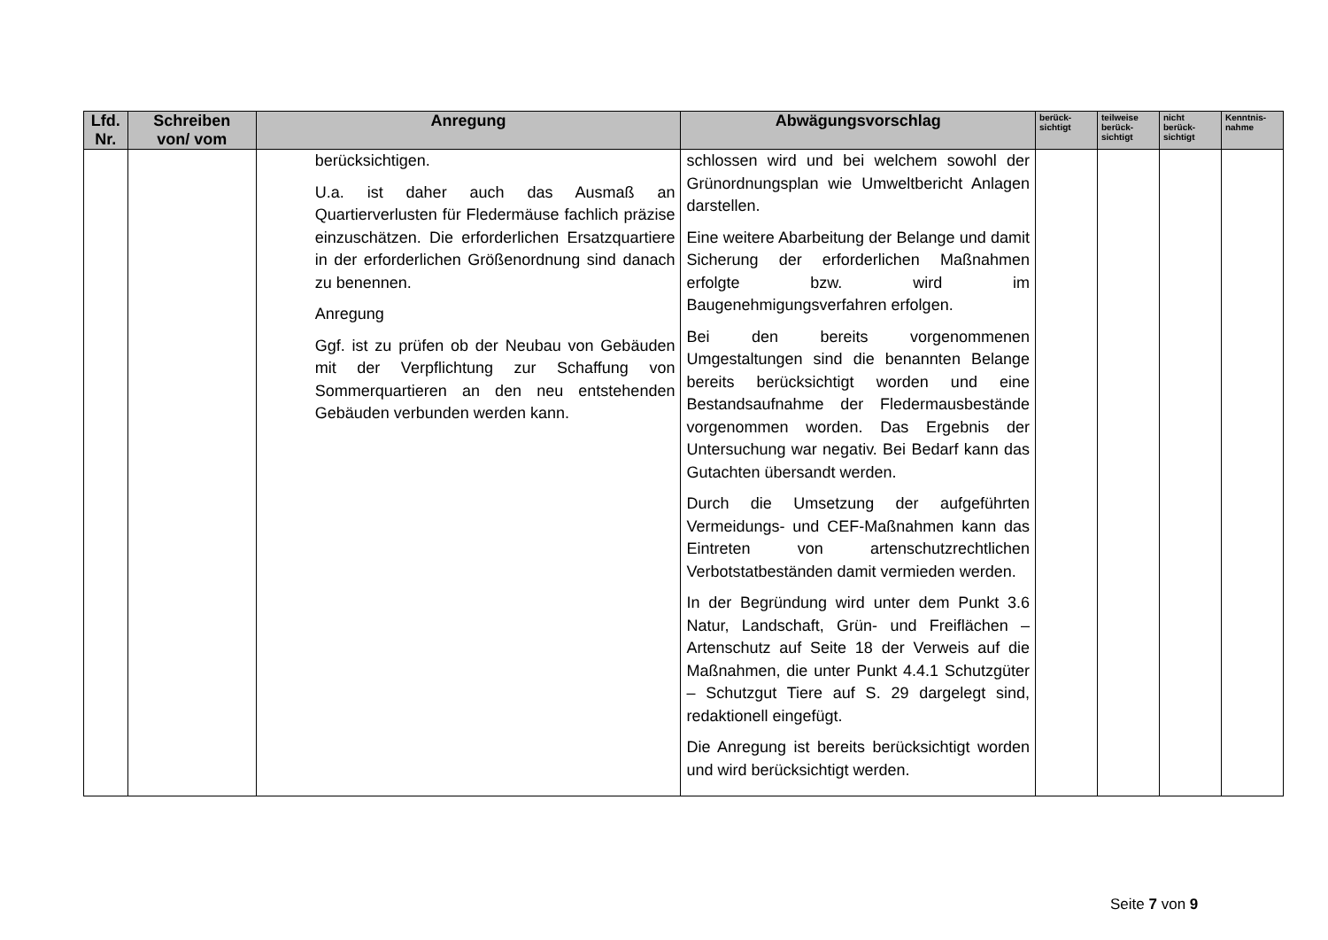| Lfd. Nr. | Schreiben von/ vom | Anregung | Abwägungsvorschlag | berück- sichtigt | teilweise berück- sichtigt | nicht berück- sichtigt | Kenntnis- nahme |
| --- | --- | --- | --- | --- | --- | --- | --- |
| | | berücksichtigen. U.a. ist daher auch das Ausmaß an Quartierverlusten für Fledermäuse fachlich präzise einzuschätzen. Die erforderlichen Ersatzquartiere in der erforderlichen Größenordnung sind danach zu benennen. Anregung Ggf. ist zu prüfen ob der Neubau von Gebäuden mit der Verpflichtung zur Schaffung von Sommerquartieren an den neu entstehenden Gebäuden verbunden werden kann. | schlossen wird und bei welchem sowohl der Grünordnungsplan wie Umweltbericht Anlagen darstellen. Eine weitere Abarbeitung der Belange und damit Sicherung der erforderlichen Maßnahmen erfolgte bzw. wird im Baugenehmigungsverfahren erfolgen. Bei den bereits vorgenommenen Umgestaltungen sind die benannten Belange bereits berücksichtigt worden und eine Bestandsaufnahme der Fledermausbestände vorgenommen worden. Das Ergebnis der Untersuchung war negativ. Bei Bedarf kann das Gutachten übersandt werden. Durch die Umsetzung der aufgeführten Vermeidungs- und CEF-Maßnahmen kann das Eintreten von artenschutzrechtlichen Verbotstatbeständen damit vermieden werden. In der Begründung wird unter dem Punkt 3.6 Natur, Landschaft, Grün- und Freiflächen – Artenschutz auf Seite 18 der Verweis auf die Maßnahmen, die unter Punkt 4.4.1 Schutzgüter – Schutzgut Tiere auf S. 29 dargelegt sind, redaktionell eingefügt. Die Anregung ist bereits berücksichtigt worden und wird berücksichtigt werden. | | | | |
Seite 7 von 9